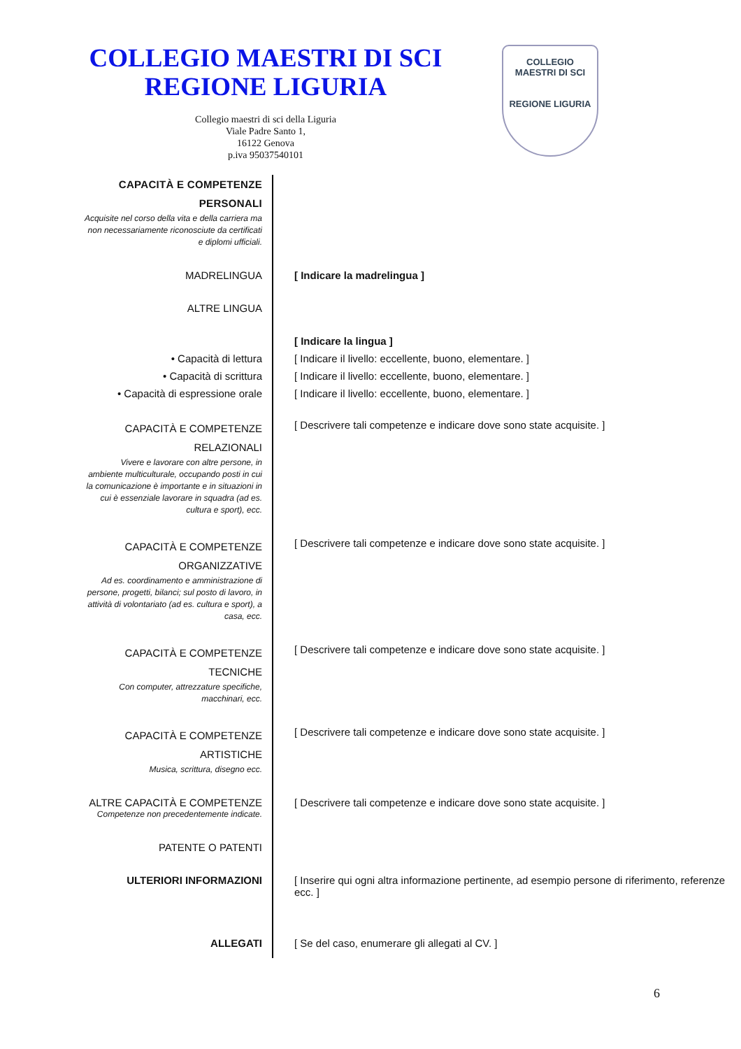COLLEGIO MAESTRI DI SCI
REGIONE LIGURIA
Collegio maestri di sci della Liguria
Viale Padre Santo 1,
16122 Genova
p.iva 95037540101
COLLEGIO
MAESTRI DI SCI
REGIONE LIGURIA
| CAPACITÀ E COMPETENZE PERSONALI Acquisite nel corso della vita e della carriera ma non necessariamente riconosciute da certificati e diplomi ufficiali. | |
| MADRELINGUA | [ Indicare la madrelingua ] |
| ALTRE LINGUA | |
| | [ Indicare la lingua ] |
| • Capacità di lettura | [ Indicare il livello: eccellente, buono, elementare. ] |
| • Capacità di scrittura | [ Indicare il livello: eccellente, buono, elementare. ] |
| • Capacità di espressione orale | [ Indicare il livello: eccellente, buono, elementare. ] |
| CAPACITÀ E COMPETENZE RELAZIONALI Vivere e lavorare con altre persone, in ambiente multiculturale, occupando posti in cui la comunicazione è importante e in situazioni in cui è essenziale lavorare in squadra (ad es. cultura e sport), ecc. | [ Descrivere tali competenze e indicare dove sono state acquisite. ] |
| CAPACITÀ E COMPETENZE ORGANIZZATIVE Ad es. coordinamento e amministrazione di persone, progetti, bilanci; sul posto di lavoro, in attività di volontariato (ad es. cultura e sport), a casa, ecc. | [ Descrivere tali competenze e indicare dove sono state acquisite. ] |
| CAPACITÀ E COMPETENZE TECNICHE Con computer, attrezzature specifiche, macchinari, ecc. | [ Descrivere tali competenze e indicare dove sono state acquisite. ] |
| CAPACITÀ E COMPETENZE ARTISTICHE Musica, scrittura, disegno ecc. | [ Descrivere tali competenze e indicare dove sono state acquisite. ] |
| ALTRE CAPACITÀ E COMPETENZE Competenze non precedentemente indicate. | [ Descrivere tali competenze e indicare dove sono state acquisite. ] |
| PATENTE O PATENTI | |
| ULTERIORI INFORMAZIONI | [ Inserire qui ogni altra informazione pertinente, ad esempio persone di riferimento, referenze ecc. ] |
| ALLEGATI | [ Se del caso, enumerare gli allegati al CV. ] |
6